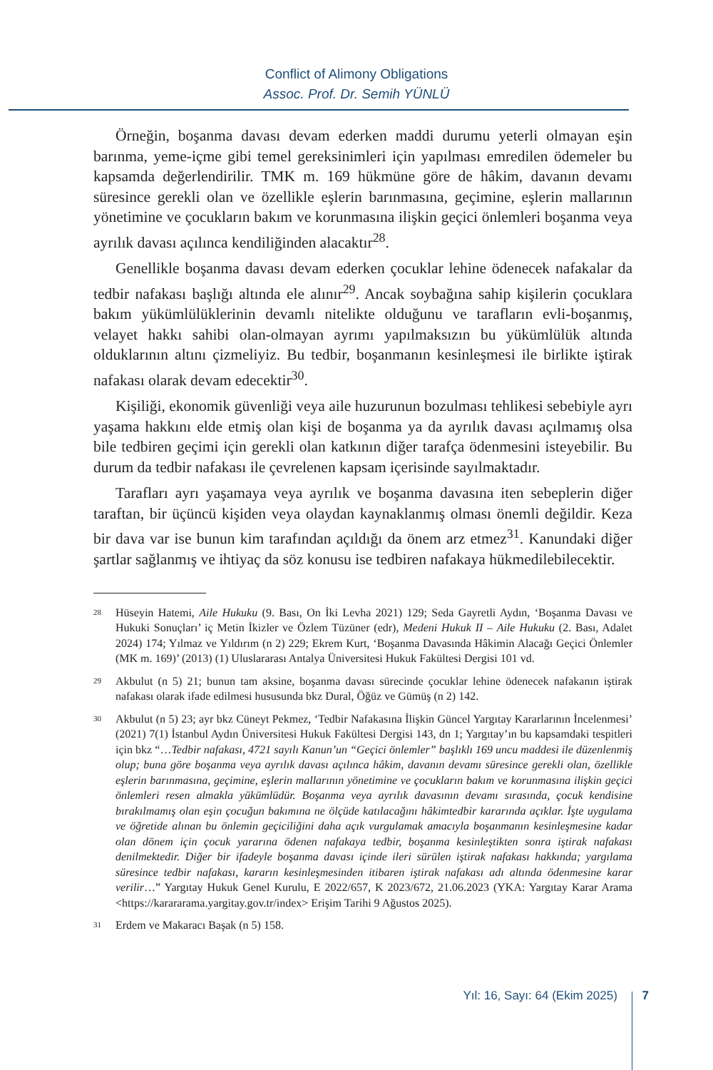Conflict of Alimony Obligations
Assoc. Prof. Dr. Semih YÜNLÜ
Örneğin, boşanma davası devam ederken maddi durumu yeterli olmayan eşin barınma, yeme-içme gibi temel gereksinimleri için yapılması emredilen ödemeler bu kapsamda değerlendirilir. TMK m. 169 hükmüne göre de hâkim, davanın devamı süresince gerekli olan ve özellikle eşlerin barınmasına, geçimine, eşlerin mallarının yönetimine ve çocukların bakım ve korunmasına ilişkin geçici önlemleri boşanma veya ayrılık davası açılınca kendiliğinden alacaktır<sup>28</sup>.
Genellikle boşanma davası devam ederken çocuklar lehine ödenecek nafakalar da tedbir nafakası başlığı altında ele alınır<sup>29</sup>. Ancak soybağına sahip kişilerin çocuklara bakım yükümlülüklerinin devamlı nitelikte olduğunu ve tarafların evli-boşanmış, velayet hakkı sahibi olan-olmayan ayrımı yapılmaksızın bu yükümlülük altında olduklarının altını çizmeliyiz. Bu tedbir, boşanmanın kesinleşmesi ile birlikte iştirak nafakası olarak devam edecektir<sup>30</sup>.
Kişiliği, ekonomik güvenliği veya aile huzurunun bozulması tehlikesi sebebiyle ayrı yaşama hakkını elde etmiş olan kişi de boşanma ya da ayrılık davası açılmamış olsa bile tedbiren geçimi için gerekli olan katkının diğer tarafça ödenmesini isteyebilir. Bu durum da tedbir nafakası ile çevrelenen kapsam içerisinde sayılmaktadır.
Tarafları ayrı yaşamaya veya ayrılık ve boşanma davasına iten sebeplerin diğer taraftan, bir üçüncü kişiden veya olaydan kaynaklanmış olması önemli değildir. Keza bir dava var ise bunun kim tarafından açıldığı da önem arz etmez<sup>31</sup>. Kanundaki diğer şartlar sağlanmış ve ihtiyaç da söz konusu ise tedbiren nafakaya hükmedilebilecektir.
28 Hüseyin Hatemi, Aile Hukuku (9. Bası, On İki Levha 2021) 129; Seda Gayretli Aydın, ‘Boşanma Davası ve Hukuki Sonuçları’ iç Metin İkizler ve Özlem Tüzüner (edr), Medeni Hukuk II – Aile Hukuku (2. Bası, Adalet 2024) 174; Yılmaz ve Yıldırım (n 2) 229; Ekrem Kurt, ‘Boşanma Davasında Hâkimin Alacağı Geçici Önlemler (MK m. 169)’ (2013) (1) Uluslararası Antalya Üniversitesi Hukuk Fakültesi Dergisi 101 vd.
29 Akbulut (n 5) 21; bunun tam aksine, boşanma davası sürecinde çocuklar lehine ödenecek nafakanın iştirak nafakası olarak ifade edilmesi hususunda bkz Dural, Öğüz ve Gümüş (n 2) 142.
30 Akbulut (n 5) 23; ayr bkz Cüneyt Pekmez, ‘Tedbir Nafakasına İlişkin Güncel Yargıtay Kararlarının İncelenmesi’ (2021) 7(1) İstanbul Aydın Üniversitesi Hukuk Fakültesi Dergisi 143, dn 1; Yargıtay’ın bu kapsamdaki tespitleri için bkz “…Tedbir nafakası, 4721 sayılı Kanun’un “Geçici önlemler” başlıklı 169 uncu maddesi ile düzenlenmiş olup; buna göre boşanma veya ayrılık davası açılınca hâkim, davanın devamı süresince gerekli olan, özellikle eşlerin barınmasına, geçimine, eşlerin mallarının yönetimine ve çocukların bakım ve korunmasına ilişkin geçici önlemleri resen almakla yükümlüdür. Boşanma veya ayrılık davasının devamı sırasında, çocuk kendisine bırakılmamış olan eşin çocuğun bakımına ne ölçüde katılacağını hâkimtedbir kararında açıklar. İşte uygulama ve öğretide alınan bu önlemin geçiciliğini daha açık vurgulamak amacıyla boşanmanın kesinleşmesine kadar olan dönem için çocuk yararına ödenen nafakaya tedbir, boşanma kesinleştikten sonra iştirak nafakası denilmektedir. Diğer bir ifadeyle boşanma davası içinde ileri sürülen iştirak nafakası hakkında; yargılama süresince tedbir nafakası, kararın kesinleşmesinden itibaren iştirak nafakası adı altında ödenmesine karar verilir…” Yargıtay Hukuk Genel Kurulu, E 2022/657, K 2023/672, 21.06.2023 (YKA: Yargıtay Karar Arama <https://karararama.yargitay.gov.tr/index> Erişim Tarihi 9 Ağustos 2025).
31 Erdem ve Makaracı Başak (n 5) 158.
Yıl: 16, Sayı: 64 (Ekim 2025) 7